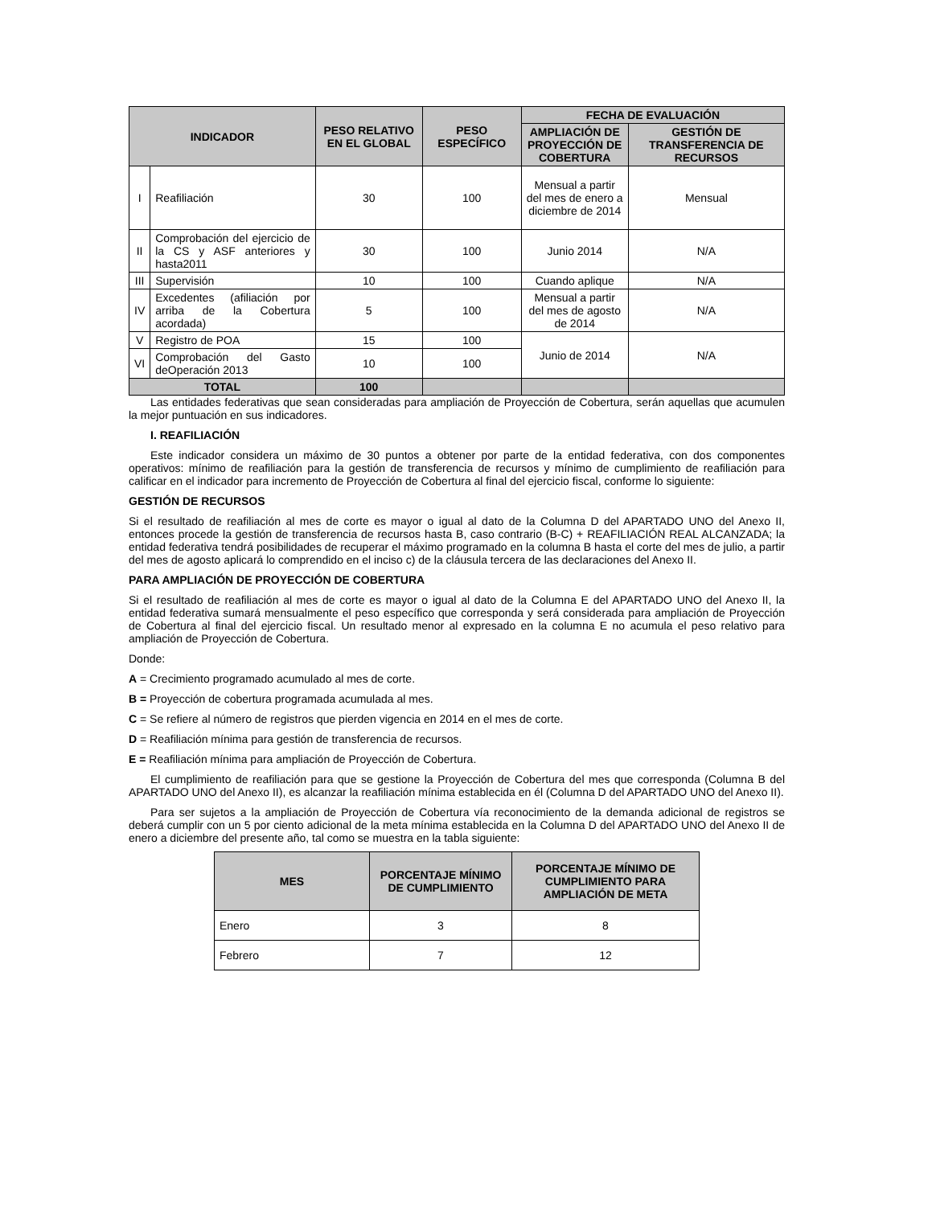| INDICADOR | | PESO RELATIVO EN EL GLOBAL | PESO ESPECÍFICO | FECHA DE EVALUACIÓN | |
| --- | --- | --- | --- | --- | --- |
| | | | | AMPLIACIÓN DE PROYECCIÓN DE COBERTURA | GESTIÓN DE TRANSFERENCIA DE RECURSOS |
| I | Reafiliación | 30 | 100 | Mensual a partir del mes de enero a diciembre de 2014 | Mensual |
| II | Comprobación del ejercicio de la CS y ASF anteriores y hasta2011 | 30 | 100 | Junio 2014 | N/A |
| III | Supervisión | 10 | 100 | Cuando aplique | N/A |
| IV | Excedentes (afiliación por arriba de la Cobertura acordada) | 5 | 100 | Mensual a partir del mes de agosto de 2014 | N/A |
| V | Registro de POA | 15 | 100 | Junio de 2014 | N/A |
| VI | Comprobación del Gasto deOperación 2013 | 10 | 100 | | |
| TOTAL | | 100 | | | |
Las entidades federativas que sean consideradas para ampliación de Proyección de Cobertura, serán aquellas que acumulen la mejor puntuación en sus indicadores.
I. REAFILIACIÓN
Este indicador considera un máximo de 30 puntos a obtener por parte de la entidad federativa, con dos componentes operativos: mínimo de reafiliación para la gestión de transferencia de recursos y mínimo de cumplimiento de reafiliación para calificar en el indicador para incremento de Proyección de Cobertura al final del ejercicio fiscal, conforme lo siguiente:
GESTIÓN DE RECURSOS
Si el resultado de reafiliación al mes de corte es mayor o igual al dato de la Columna D del APARTADO UNO del Anexo II, entonces procede la gestión de transferencia de recursos hasta B, caso contrario (B-C) + REAFILIACIÓN REAL ALCANZADA; la entidad federativa tendrá posibilidades de recuperar el máximo programado en la columna B hasta el corte del mes de julio, a partir del mes de agosto aplicará lo comprendido en el inciso c) de la cláusula tercera de las declaraciones del Anexo II.
PARA AMPLIACIÓN DE PROYECCIÓN DE COBERTURA
Si el resultado de reafiliación al mes de corte es mayor o igual al dato de la Columna E del APARTADO UNO del Anexo II, la entidad federativa sumará mensualmente el peso específico que corresponda y será considerada para ampliación de Proyección de Cobertura al final del ejercicio fiscal. Un resultado menor al expresado en la columna E no acumula el peso relativo para ampliación de Proyección de Cobertura.
Donde:
A = Crecimiento programado acumulado al mes de corte.
B = Proyección de cobertura programada acumulada al mes.
C = Se refiere al número de registros que pierden vigencia en 2014 en el mes de corte.
D = Reafiliación mínima para gestión de transferencia de recursos.
E = Reafiliación mínima para ampliación de Proyección de Cobertura.
El cumplimiento de reafiliación para que se gestione la Proyección de Cobertura del mes que corresponda (Columna B del APARTADO UNO del Anexo II), es alcanzar la reafiliación mínima establecida en él (Columna D del APARTADO UNO del Anexo II).
Para ser sujetos a la ampliación de Proyección de Cobertura vía reconocimiento de la demanda adicional de registros se deberá cumplir con un 5 por ciento adicional de la meta mínima establecida en la Columna D del APARTADO UNO del Anexo II de enero a diciembre del presente año, tal como se muestra en la tabla siguiente:
| MES | PORCENTAJE MÍNIMO DE CUMPLIMIENTO | PORCENTAJE MÍNIMO DE CUMPLIMIENTO PARA AMPLIACIÓN DE META |
| --- | --- | --- |
| Enero | 3 | 8 |
| Febrero | 7 | 12 |